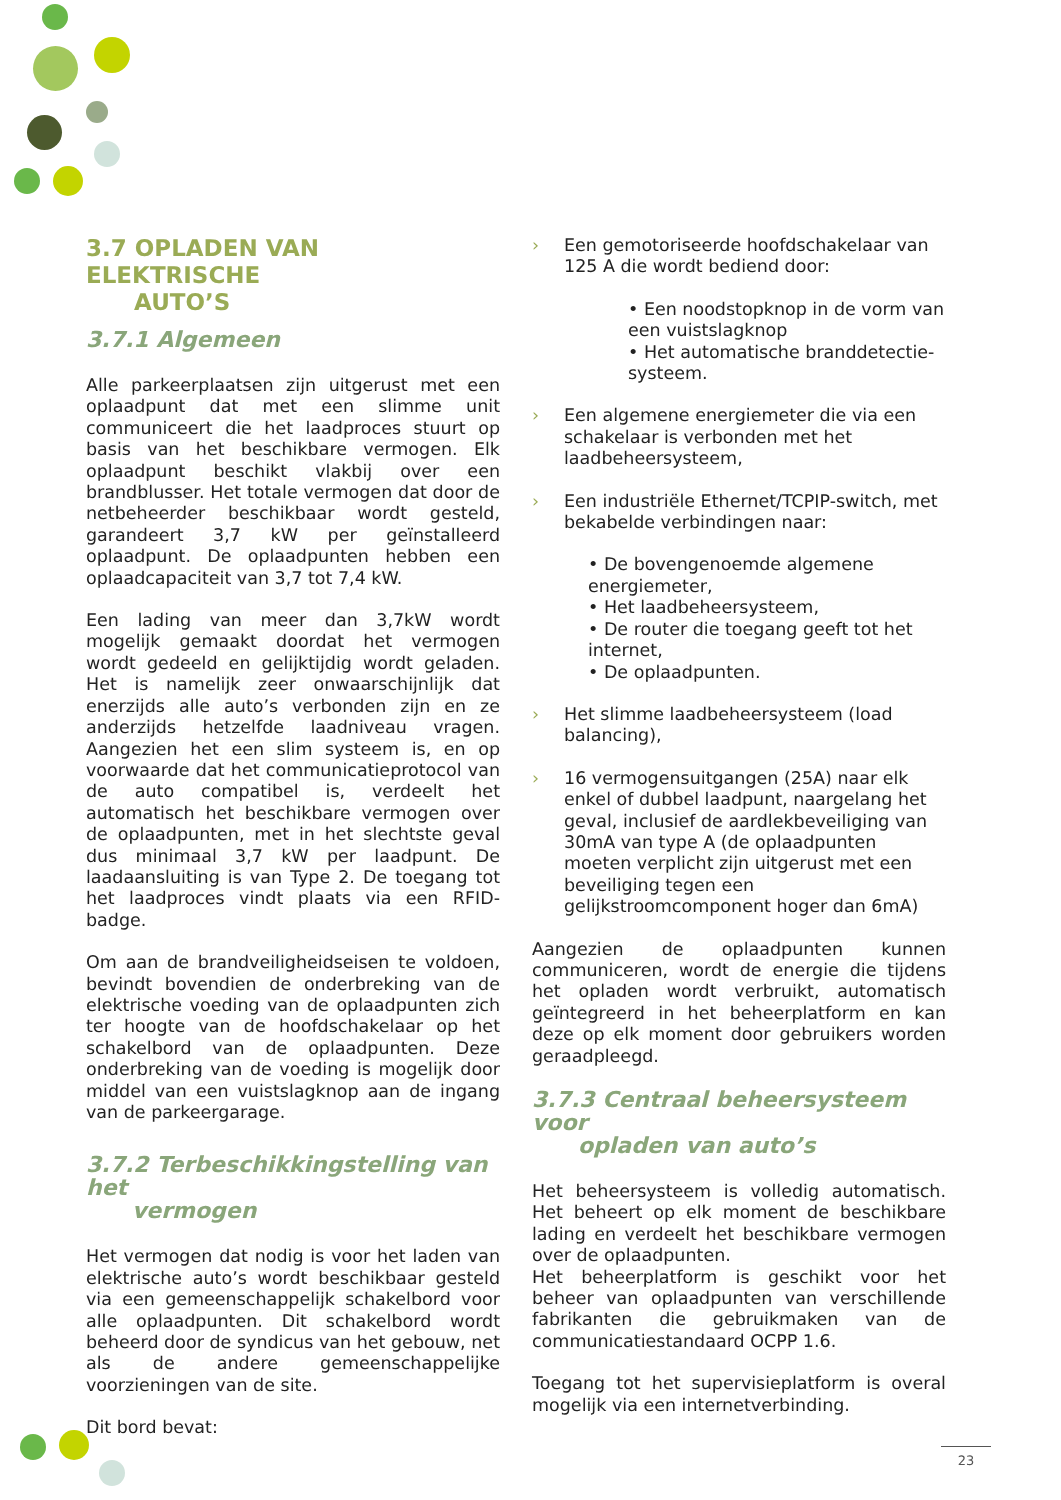3.7 OPLADEN VAN ELEKTRISCHE
AUTO’S
3.7.1 Algemeen
Alle parkeerplaatsen zijn uitgerust met een oplaadpunt dat met een slimme unit communiceert die het laadproces stuurt op basis van het beschikbare vermogen. Elk oplaadpunt beschikt vlakbij over een brandblusser. Het totale vermogen dat door de netbeheerder beschikbaar wordt gesteld, garandeert 3,7 kW per geïnstalleerd oplaadpunt. De oplaadpunten hebben een oplaadcapaciteit van 3,7 tot 7,4 kW.
Een lading van meer dan 3,7kW wordt mogelijk gemaakt doordat het vermogen wordt gedeeld en gelijktijdig wordt geladen. Het is namelijk zeer onwaarschijnlijk dat enerzijds alle auto’s verbonden zijn en ze anderzijds hetzelfde laadniveau vragen. Aangezien het een slim systeem is, en op voorwaarde dat het communicatieprotocol van de auto compatibel is, verdeelt het automatisch het beschikbare vermogen over de oplaadpunten, met in het slechtste geval dus minimaal 3,7 kW per laadpunt. De laadaansluiting is van Type 2. De toegang tot het laadproces vindt plaats via een RFID-badge.
Om aan de brandveiligheidseisen te voldoen, bevindt bovendien de onderbreking van de elektrische voeding van de oplaadpunten zich ter hoogte van de hoofdschakelaar op het schakelbord van de oplaadpunten. Deze onderbreking van de voeding is mogelijk door middel van een vuistslagknop aan de ingang van de parkeergarage.
3.7.2 Terbeschikkingstelling van het
vermogen
Het vermogen dat nodig is voor het laden van elektrische auto’s wordt beschikbaar gesteld via een gemeenschappelijk schakelbord voor alle oplaadpunten. Dit schakelbord wordt beheerd door de syndicus van het gebouw, net als de andere gemeenschappelijke voorzieningen van de site.
Dit bord bevat:
› Een gemotoriseerde hoofdschakelaar van 125 A die wordt bediend door:
• Een noodstopknop in de vorm van een vuistslagknop
• Het automatische branddetectie-systeem.
› Een algemene energiemeter die via een schakelaar is verbonden met het laadbeheersysteem,
› Een industriële Ethernet/TCPIP-switch, met bekabelde verbindingen naar:
• De bovengenoemde algemene energiemeter,
• Het laadbeheersysteem,
• De router die toegang geeft tot het internet,
• De oplaadpunten.
› Het slimme laadbeheersysteem (load balancing),
› 16 vermogensuitgangen (25A) naar elk enkel of dubbel laadpunt, naargelang het geval, inclusief de aardlekbeveiliging van 30mA van type A (de oplaadpunten moeten verplicht zijn uitgerust met een beveiliging tegen een gelijkstroomcomponent hoger dan 6mA)
Aangezien de oplaadpunten kunnen communiceren, wordt de energie die tijdens het opladen wordt verbruikt, automatisch geïntegreerd in het beheerplatform en kan deze op elk moment door gebruikers worden geraadpleegd.
3.7.3 Centraal beheersysteem voor
opladen van auto’s
Het beheersysteem is volledig automatisch. Het beheert op elk moment de beschikbare lading en verdeelt het beschikbare vermogen over de oplaadpunten.
Het beheerplatform is geschikt voor het beheer van oplaadpunten van verschillende fabrikanten die gebruikmaken van de communicatiestandaard OCPP 1.6.
Toegang tot het supervisieplatform is overal mogelijk via een internetverbinding.
23